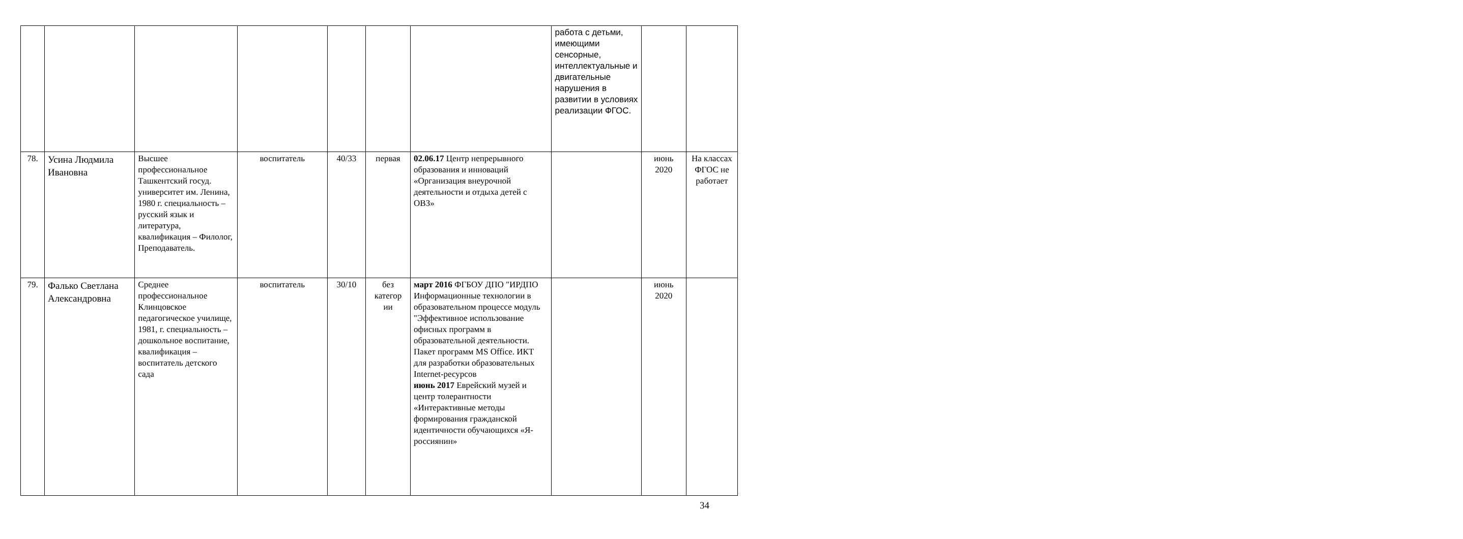| | | | | | | | работа с детьми, имеющими сенсорные, интеллектуальные и двигательные нарушения в развитии в условиях реализации ФГОС. | | |
| 78. | Усина Людмила Ивановна | Высшее профессиональное Ташкентский госуд. университет им. Ленина, 1980 г. специальность – русский язык и литература, квалификация – Филолог, Преподаватель. | воспитатель | 40/33 | первая | 02.06.17 Центр непрерывного образования и инноваций «Организация внеурочной деятельности и отдыха детей с ОВЗ» | | июнь 2020 | На классах ФГОС не работает |
| 79. | Фалько Светлана Александровна | Среднее профессиональное Клинцовское педагогическое училище, 1981, г. специальность – дошкольное воспитание, квалификация – воспитатель детского сада | воспитатель | 30/10 | без категор ии | март 2016 ФГБОУ ДПО "ИРДПО Информационные технологии в образовательном процессе модуль "Эффективное использование офисных программ в образовательной деятельности. Пакет программ MS Office. ИКТ для разработки образовательных Internet-ресурсов июнь 2017 Еврейский музей и центр толерантности «Интерактивные методы формирования гражданской идентичности обучающихся «Я-россиянин» | | июнь 2020 | |
34